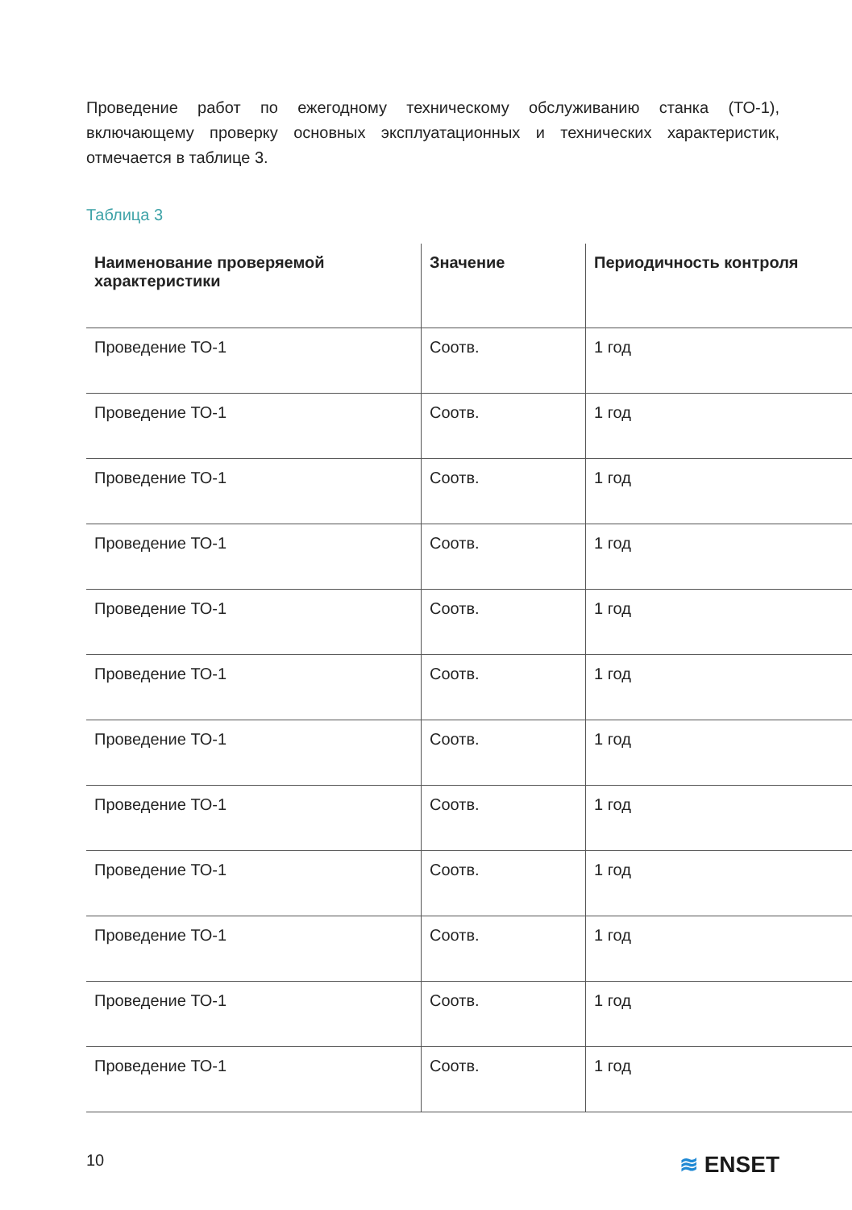Проведение работ по ежегодному техническому обслуживанию станка (ТО-1), включающему проверку основных эксплуатационных и технических характеристик, отмечается в таблице 3.
Таблица 3
| Наименование проверяемой характеристики | Значение | Периодичность контроля |
| --- | --- | --- |
| Проведение ТО-1 | Соотв. | 1 год |
| Проведение ТО-1 | Соотв. | 1 год |
| Проведение ТО-1 | Соотв. | 1 год |
| Проведение ТО-1 | Соотв. | 1 год |
| Проведение ТО-1 | Соотв. | 1 год |
| Проведение ТО-1 | Соотв. | 1 год |
| Проведение ТО-1 | Соотв. | 1 год |
| Проведение ТО-1 | Соотв. | 1 год |
| Проведение ТО-1 | Соотв. | 1 год |
| Проведение ТО-1 | Соотв. | 1 год |
| Проведение ТО-1 | Соотв. | 1 год |
| Проведение ТО-1 | Соотв. | 1 год |
10 ≋ ENSET